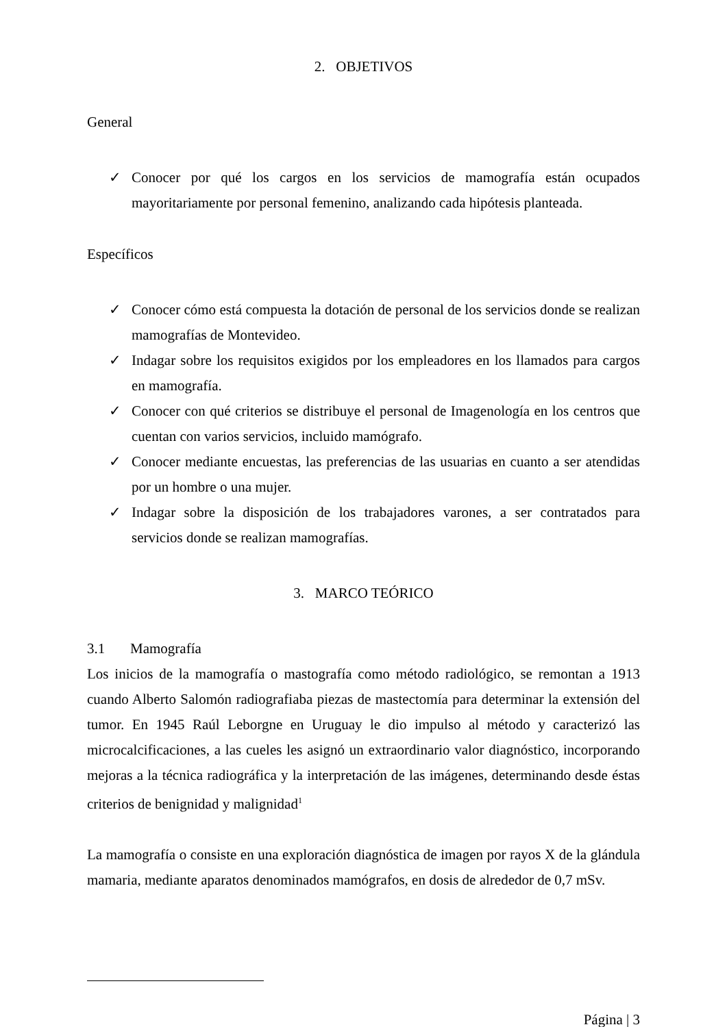2. OBJETIVOS
General
✓ Conocer por qué los cargos en los servicios de mamografía están ocupados mayoritariamente por personal femenino, analizando cada hipótesis planteada.
Específicos
✓ Conocer cómo está compuesta la dotación de personal de los servicios donde se realizan mamografías de Montevideo.
✓ Indagar sobre los requisitos exigidos por los empleadores en los llamados para cargos en mamografía.
✓ Conocer con qué criterios se distribuye el personal de Imagenología en los centros que cuentan con varios servicios, incluido mamógrafo.
✓ Conocer mediante encuestas, las preferencias de las usuarias en cuanto a ser atendidas por un hombre o una mujer.
✓ Indagar sobre la disposición de los trabajadores varones, a ser contratados para servicios donde se realizan mamografías.
3. MARCO TEÓRICO
3.1 Mamografía
Los inicios de la mamografía o mastografía como método radiológico, se remontan a 1913 cuando Alberto Salomón radiografiaba piezas de mastectomía para determinar la extensión del tumor. En 1945 Raúl Leborgne en Uruguay le dio impulso al método y caracterizó las microcalcificaciones, a las cueles les asignó un extraordinario valor diagnóstico, incorporando mejoras a la técnica radiográfica y la interpretación de las imágenes, determinando desde éstas criterios de benignidad y malignidad<sup>1</sup>
La mamografía o consiste en una exploración diagnóstica de imagen por rayos X de la glándula mamaria, mediante aparatos denominados mamógrafos, en dosis de alrededor de 0,7 mSv.
Página | 3